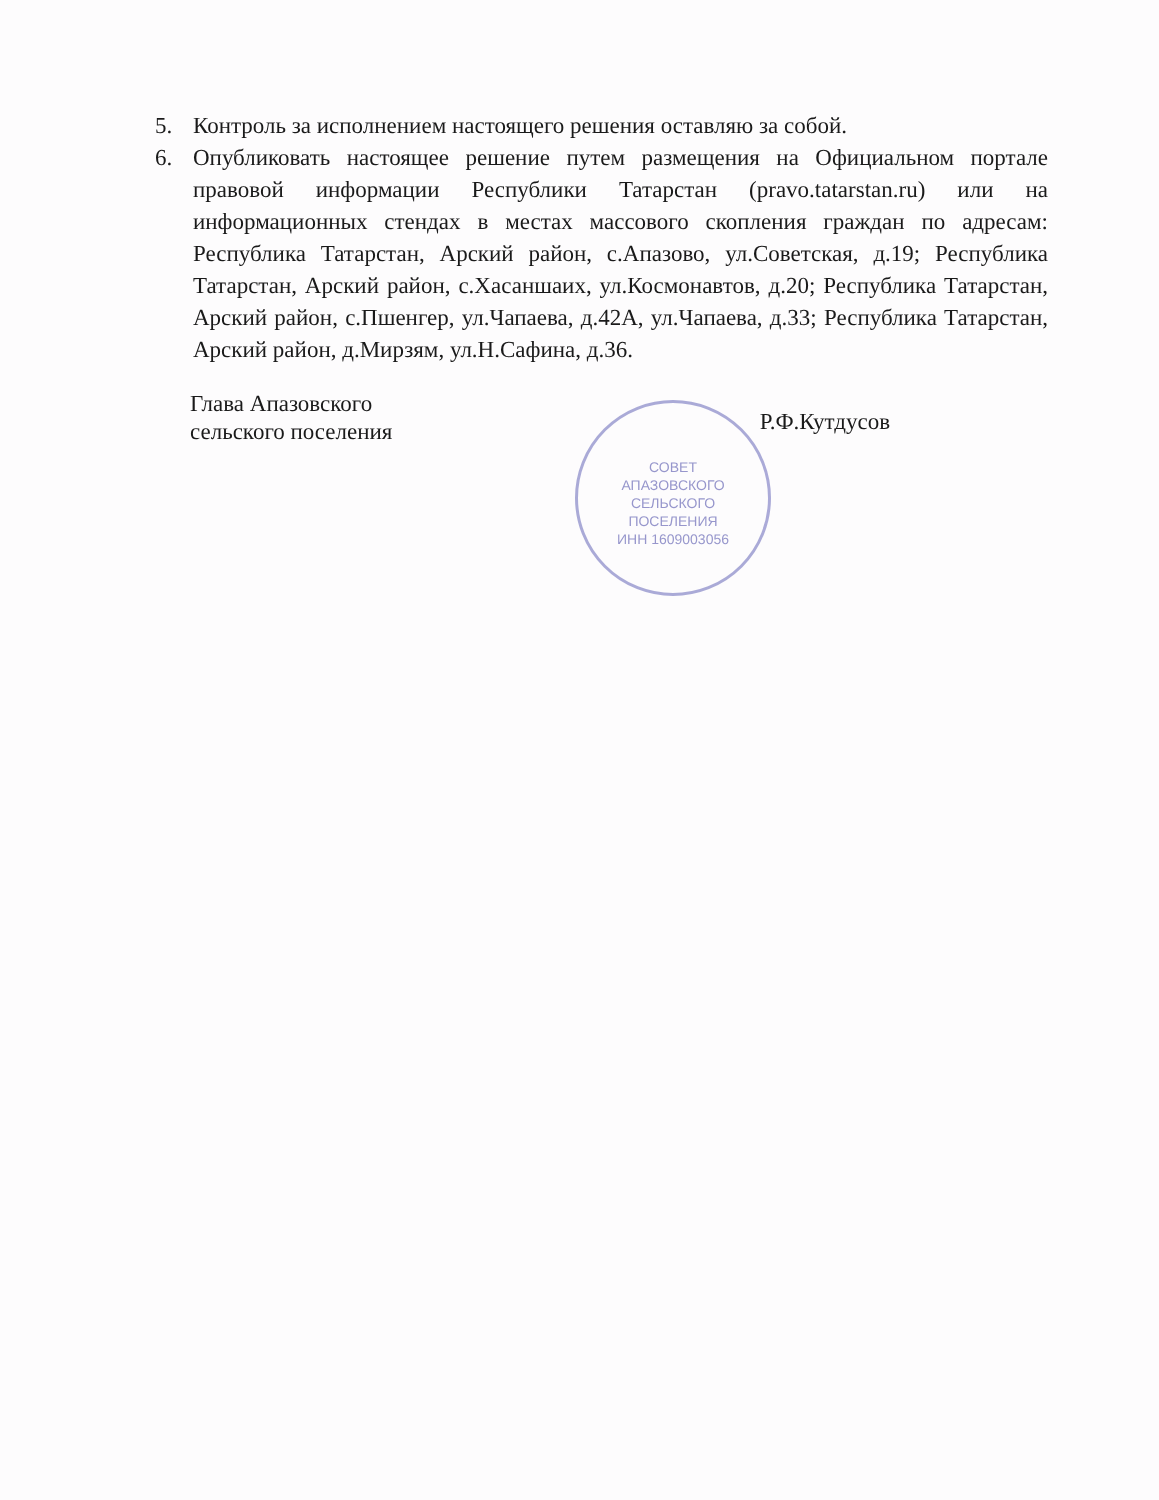5. Контроль за исполнением настоящего решения оставляю за собой.
6. Опубликовать настоящее решение путем размещения на Официальном портале правовой информации Республики Татарстан (pravo.tatarstan.ru) или на информационных стендах в местах массового скопления граждан по адресам: Республика Татарстан, Арский район, с.Апазово, ул.Советская, д.19; Республика Татарстан, Арский район, с.Хасаншаих, ул.Космонавтов, д.20; Республика Татарстан, Арский район, с.Пшенгер, ул.Чапаева, д.42А, ул.Чапаева, д.33; Республика Татарстан, Арский район, д.Мирзям, ул.Н.Сафина, д.36.
СОВЕТ
АПАЗОВСКОГО
СЕЛЬСКОГО
ПОСЕЛЕНИЯ
ИНН 1609003056
Глава Апазовского
сельского поселения
Р.Ф.Кутдусов